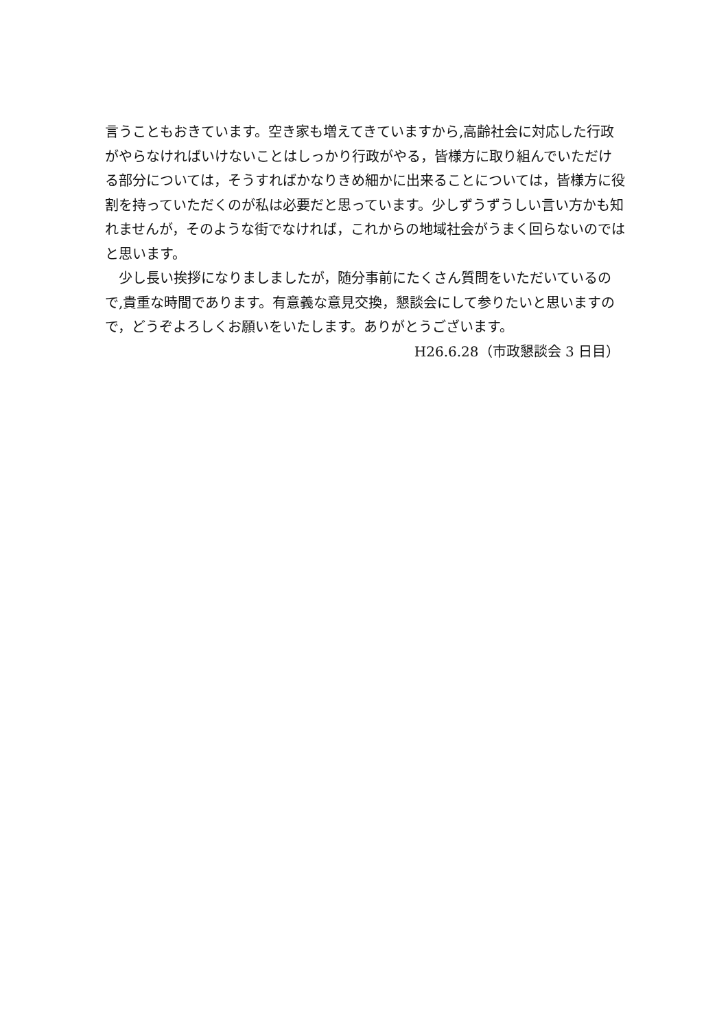言うこともおきています。空き家も増えてきていますから,高齢社会に対応した行政がやらなければいけないことはしっかり行政がやる，皆様方に取り組んでいただける部分については，そうすればかなりきめ細かに出来ることについては，皆様方に役割を持っていただくのが私は必要だと思っています。少しずうずうしい言い方かも知れませんが，そのような街でなければ，これからの地域社会がうまく回らないのではと思います。
　少し長い挨拶になりましましたが，随分事前にたくさん質問をいただいているので,貴重な時間であります。有意義な意見交換，懇談会にして参りたいと思いますので，どうぞよろしくお願いをいたします。ありがとうございます。
H26.6.28（市政懇談会 3 日目）